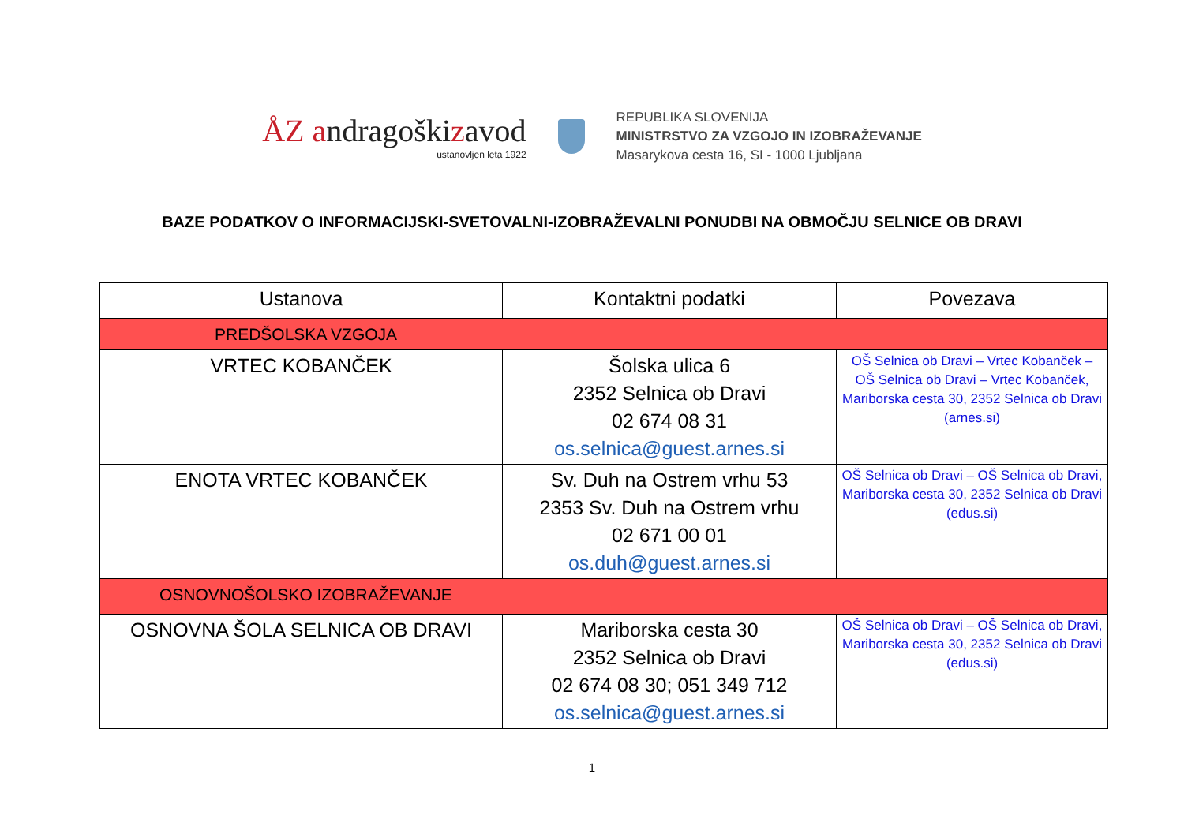ÅZ andragoškizavod
ustanovljen leta 1922
REPUBLIKA SLOVENIJA
MINISTRSTVO ZA VZGOJO IN IZOBRAŽEVANJE
Masarykova cesta 16, SI - 1000 Ljubljana
BAZE PODATKOV O INFORMACIJSKI-SVETOVALNI-IZOBRAŽEVALNI PONUDBI NA OBMOČJU SELNICE OB DRAVI
| Ustanova | Kontaktni podatki | Povezava |
| --- | --- | --- |
| PREDŠOLSKA VZGOJA | | |
| VRTEC KOBANČEK | Šolska ulica 6 2352 Selnica ob Dravi 02 674 08 31 os.selnica@guest.arnes.si | OŠ Selnica ob Dravi – Vrtec Kobanček – OŠ Selnica ob Dravi – Vrtec Kobanček, Mariborska cesta 30, 2352 Selnica ob Dravi (arnes.si) |
| ENOTA VRTEC KOBANČEK | Sv. Duh na Ostrem vrhu 53 2353 Sv. Duh na Ostrem vrhu 02 671 00 01 os.duh@guest.arnes.si | OŠ Selnica ob Dravi – OŠ Selnica ob Dravi, Mariborska cesta 30, 2352 Selnica ob Dravi (edus.si) |
| OSNOVNOŠOLSKO IZOBRAŽEVANJE | | |
| OSNOVNA ŠOLA SELNICA OB DRAVI | Mariborska cesta 30 2352 Selnica ob Dravi 02 674 08 30; 051 349 712 os.selnica@guest.arnes.si | OŠ Selnica ob Dravi – OŠ Selnica ob Dravi, Mariborska cesta 30, 2352 Selnica ob Dravi (edus.si) |
1